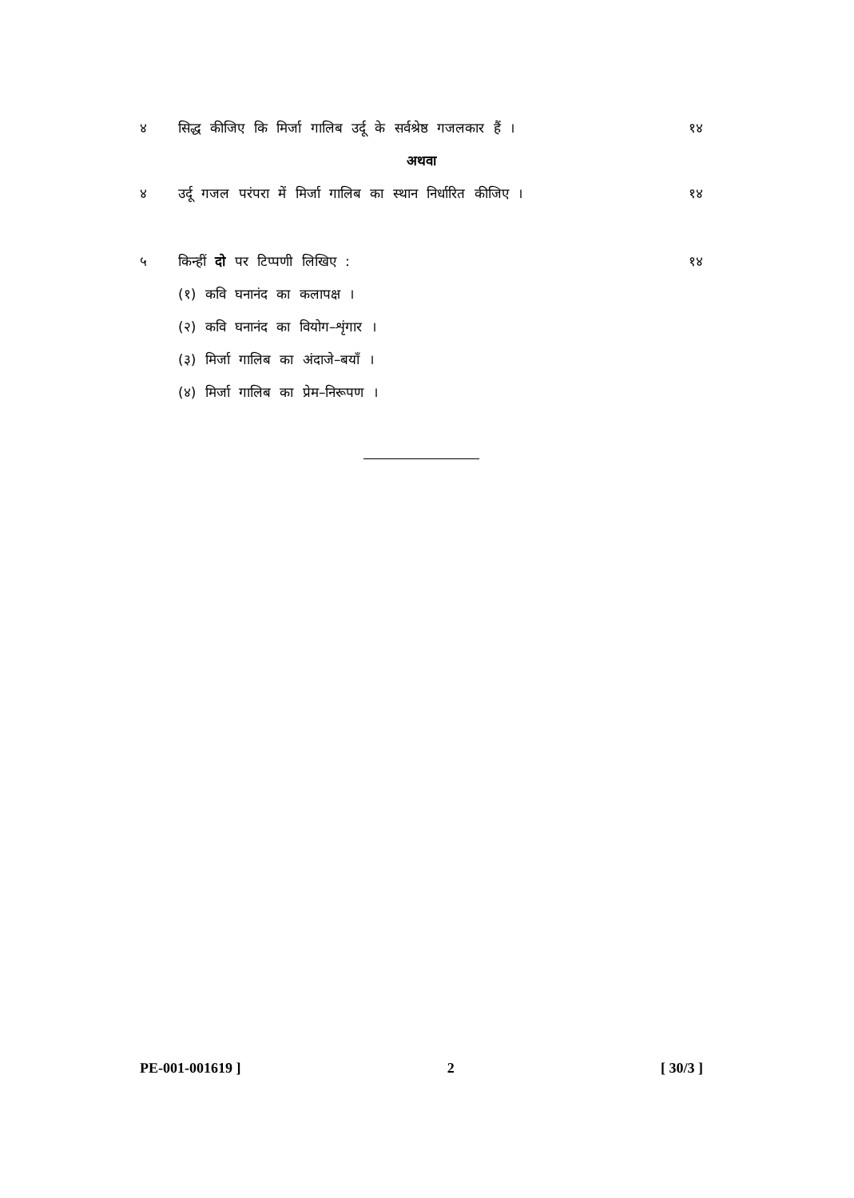४ सिद्ध कीजिए कि मिर्जा गालिब उर्दू के सर्वश्रेष्ठ गजलकार हैं ।
१४
अथवा
४ उर्दू गजल परंपरा में मिर्जा गालिब का स्थान निर्धारित कीजिए ।
१४
५ किन्हीं दो पर टिप्पणी लिखिए : १४
(१) कवि घनानंद का कलापक्ष ।
(२) कवि घनानंद का वियोग–शृंगार ।
(३) मिर्जा गालिब का अंदाजे–बयाँ ।
(४) मिर्जा गालिब का प्रेम–निरूपण ।
PE-001-001619 ] 2 [ 30/3 ]